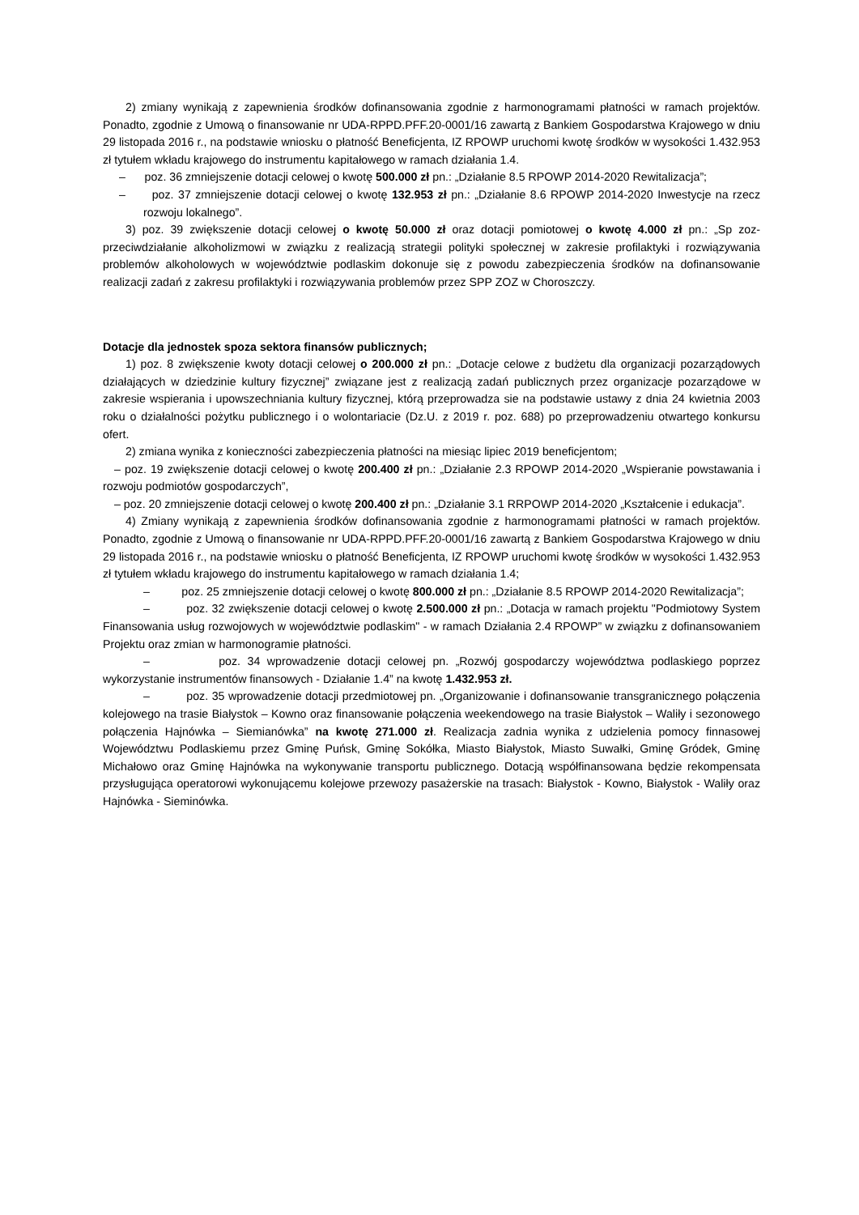2) zmiany wynikają z zapewnienia środków dofinansowania zgodnie z harmonogramami płatności w ramach projektów. Ponadto, zgodnie z Umową o finansowanie nr UDA-RPPD.PFF.20-0001/16 zawartą z Bankiem Gospodarstwa Krajowego w dniu 29 listopada 2016 r., na podstawie wniosku o płatność Beneficjenta, IZ RPOWP uruchomi kwotę środków w wysokości 1.432.953 zł tytułem wkładu krajowego do instrumentu kapitałowego w ramach działania 1.4.
– poz. 36 zmniejszenie dotacji celowej o kwotę 500.000 zł pn.: „Działanie 8.5 RPOWP 2014-2020 Rewitalizacja”;
– poz. 37 zmniejszenie dotacji celowej o kwotę 132.953 zł pn.: „Działanie 8.6 RPOWP 2014-2020 Inwestycje na rzecz rozwoju lokalnego”.
3) poz. 39 zwiększenie dotacji celowej o kwotę 50.000 zł oraz dotacji pomiotowej o kwotę 4.000 zł pn.: „Sp zoz-przeciwdziałanie alkoholizmowi w związku z realizacją strategii polityki społecznej w zakresie profilaktyki i rozwiązywania problemów alkoholowych w województwie podlaskim dokonuje się z powodu zabezpieczenia środków na dofinansowanie realizacji zadań z zakresu profilaktyki i rozwiązywania problemów przez SPP ZOZ w Choroszczy.
Dotacje dla jednostek spoza sektora finansów publicznych;
1) poz. 8 zwiększenie kwoty dotacji celowej o 200.000 zł pn.: „Dotacje celowe z budżetu dla organizacji pozarządowych działających w dziedzinie kultury fizycznej” związane jest z realizacją zadań publicznych przez organizacje pozarządowe w zakresie wspierania i upowszechniania kultury fizycznej, którą przeprowadza sie na podstawie ustawy z dnia 24 kwietnia 2003 roku o działalności pożytku publicznego i o wolontariacie (Dz.U. z 2019 r. poz. 688) po przeprowadzeniu otwartego konkursu ofert.
2) zmiana wynika z konieczności zabezpieczenia płatności na miesiąc lipiec 2019 beneficjentom;
– poz. 19 zwiększenie dotacji celowej o kwotę 200.400 zł pn.: „Działanie 2.3 RPOWP 2014-2020 „Wspieranie powstawania i rozwoju podmiotów gospodarczych”,
– poz. 20 zmniejszenie dotacji celowej o kwotę 200.400 zł pn.: „Działanie 3.1 RRPOWP 2014-2020 „Kształcenie i edukacja”.
4) Zmiany wynikają z zapewnienia środków dofinansowania zgodnie z harmonogramami płatności w ramach projektów. Ponadto, zgodnie z Umową o finansowanie nr UDA-RPPD.PFF.20-0001/16 zawartą z Bankiem Gospodarstwa Krajowego w dniu 29 listopada 2016 r., na podstawie wniosku o płatność Beneficjenta, IZ RPOWP uruchomi kwotę środków w wysokości 1.432.953 zł tytułem wkładu krajowego do instrumentu kapitałowego w ramach działania 1.4;
– poz. 25 zmniejszenie dotacji celowej o kwotę 800.000 zł pn.: „Działanie 8.5 RPOWP 2014-2020 Rewitalizacja”;
– poz. 32 zwiększenie dotacji celowej o kwotę 2.500.000 zł pn.: „Dotacja w ramach projektu "Podmiotowy System Finansowania usług rozwojowych w województwie podlaskim" - w ramach Działania 2.4 RPOWP” w związku z dofinansowaniem Projektu oraz zmian w harmonogramie płatności.
– poz. 34 wprowadzenie dotacji celowej pn. „Rozwój gospodarczy województwa podlaskiego poprzez wykorzystanie instrumentów finansowych - Działanie 1.4” na kwotę 1.432.953 zł.
– poz. 35 wprowadzenie dotacji przedmiotowej pn. „Organizowanie i dofinansowanie transgranicznego połączenia kolejowego na trasie Białystok – Kowno oraz finansowanie połączenia weekendowego na trasie Białystok – Waliły i sezonowego połączenia Hajnówka – Siemianówka” na kwotę 271.000 zł. Realizacja zadnia wynika z udzielenia pomocy finnasowej Województwu Podlaskiemu przez Gminę Puńsk, Gminę Sokółka, Miasto Białystok, Miasto Suwałki, Gminę Gródek, Gminę Michałowo oraz Gminę Hajnówka na wykonywanie transportu publicznego. Dotacją współfinansowana będzie rekompensata przysługująca operatorowi wykonującemu kolejowe przewozy pasażerskie na trasach: Białystok - Kowno, Białystok - Waliły oraz Hajnówka - Sieminówka.